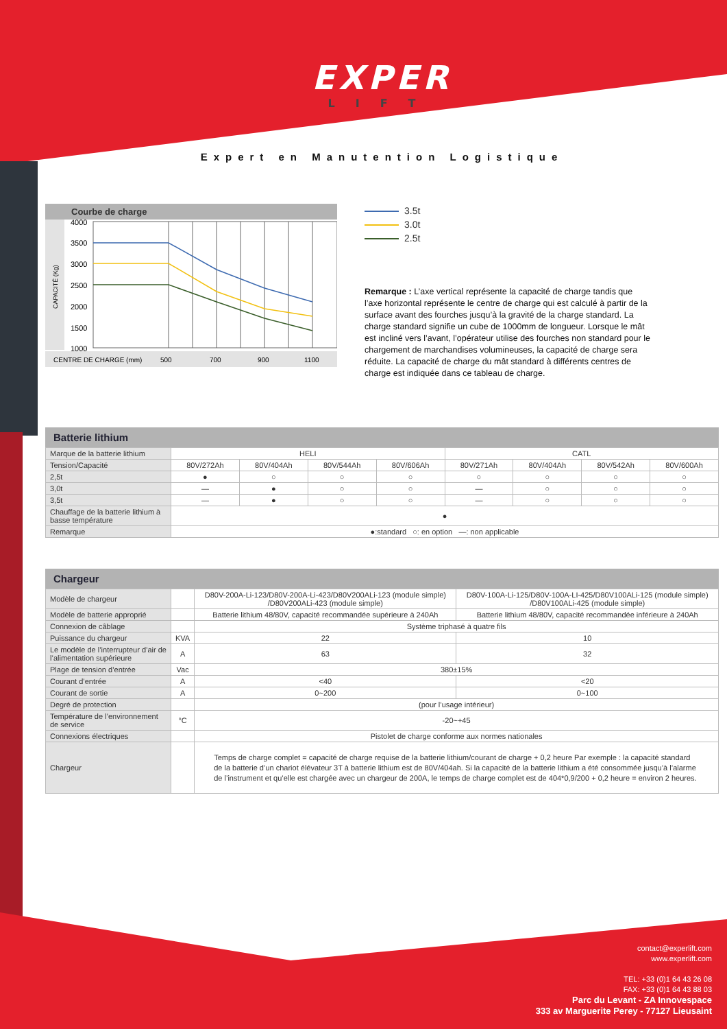EXPER
LIFT
Expert en Manutention Logistique
Courbe de charge
CAPACITÉ (Kg)
4000
3500
3000
2500
2000
1500
1000
CENTRE DE CHARGE (mm)
500
700
900
1100
3.5t
3.0t
2.5t
Remarque : L’axe vertical représente la capacité de charge tandis que l’axe horizontal représente le centre de charge qui est calculé à partir de la surface avant des fourches jusqu’à la gravité de la charge standard. La charge standard signifie un cube de 1000mm de longueur. Lorsque le mât est incliné vers l’avant, l’opérateur utilise des fourches non standard pour le chargement de marchandises volumineuses, la capacité de charge sera réduite. La capacité de charge du mât standard à différents centres de charge est indiquée dans ce tableau de charge.
Batterie lithium
| Marque de la batterie lithium | HELI | | | | CATL | | | |
| Tension/Capacité | 80V/272Ah | 80V/404Ah | 80V/544Ah | 80V/606Ah | 80V/271Ah | 80V/404Ah | 80V/542Ah | 80V/600Ah |
| 2,5t | ● | ○ | ○ | ○ | ○ | ○ | ○ | ○ |
| 3,0t | — | ● | ○ | ○ | — | ○ | ○ | ○ |
| 3,5t | — | ● | ○ | ○ | — | ○ | ○ | ○ |
| Chauffage de la batterie lithium à basse température | ● | | | | | | | |
| Remarque | ●:standard ○: en option —: non applicable | | | | | | | |
Chargeur
| Modèle de chargeur | | D80V-200A-Li-123/D80V-200A-Li-423/D80V200ALi-123 (module simple) /D80V200ALi-423 (module simple) | D80V-100A-Li-125/D80V-100A-LI-425/D80V100ALi-125 (module simple) /D80V100ALi-425 (module simple) |
| Modèle de batterie approprié | | Batterie lithium 48/80V, capacité recommandée supérieure à 240Ah | Batterie lithium 48/80V, capacité recommandée inférieure à 240Ah |
| Connexion de câblage | | Système triphasé à quatre fils | |
| Puissance du chargeur | KVA | 22 | 10 |
| Le modèle de l’interrupteur d’air de l’alimentation supérieure | A | 63 | 32 |
| Plage de tension d’entrée | Vac | 380±15% | |
| Courant d’entrée | A | <40 | <20 |
| Courant de sortie | A | 0~200 | 0~100 |
| Degré de protection | | (pour l’usage intérieur) | |
| Température de l’environnement de service | °C | -20~+45 | |
| Connexions électriques | | Pistolet de charge conforme aux normes nationales | |
| Chargeur | | Temps de charge complet = capacité de charge requise de la batterie lithium/courant de charge + 0,2 heure Par exemple : la capacité standard de la batterie d’un chariot élévateur 3T à batterie lithium est de 80V/404ah. Si la capacité de la batterie lithium a été consommée jusqu’à l’alarme de l’instrument et qu’elle est chargée avec un chargeur de 200A, le temps de charge complet est de 404*0,9/200 + 0,2 heure = environ 2 heures. | |
contact@experlift.com
www.experlift.com
TEL: +33 (0)1 64 43 26 08
FAX: +33 (0)1 64 43 88 03
Parc du Levant - ZA Innovespace
333 av Marguerite Perey - 77127 Lieusaint